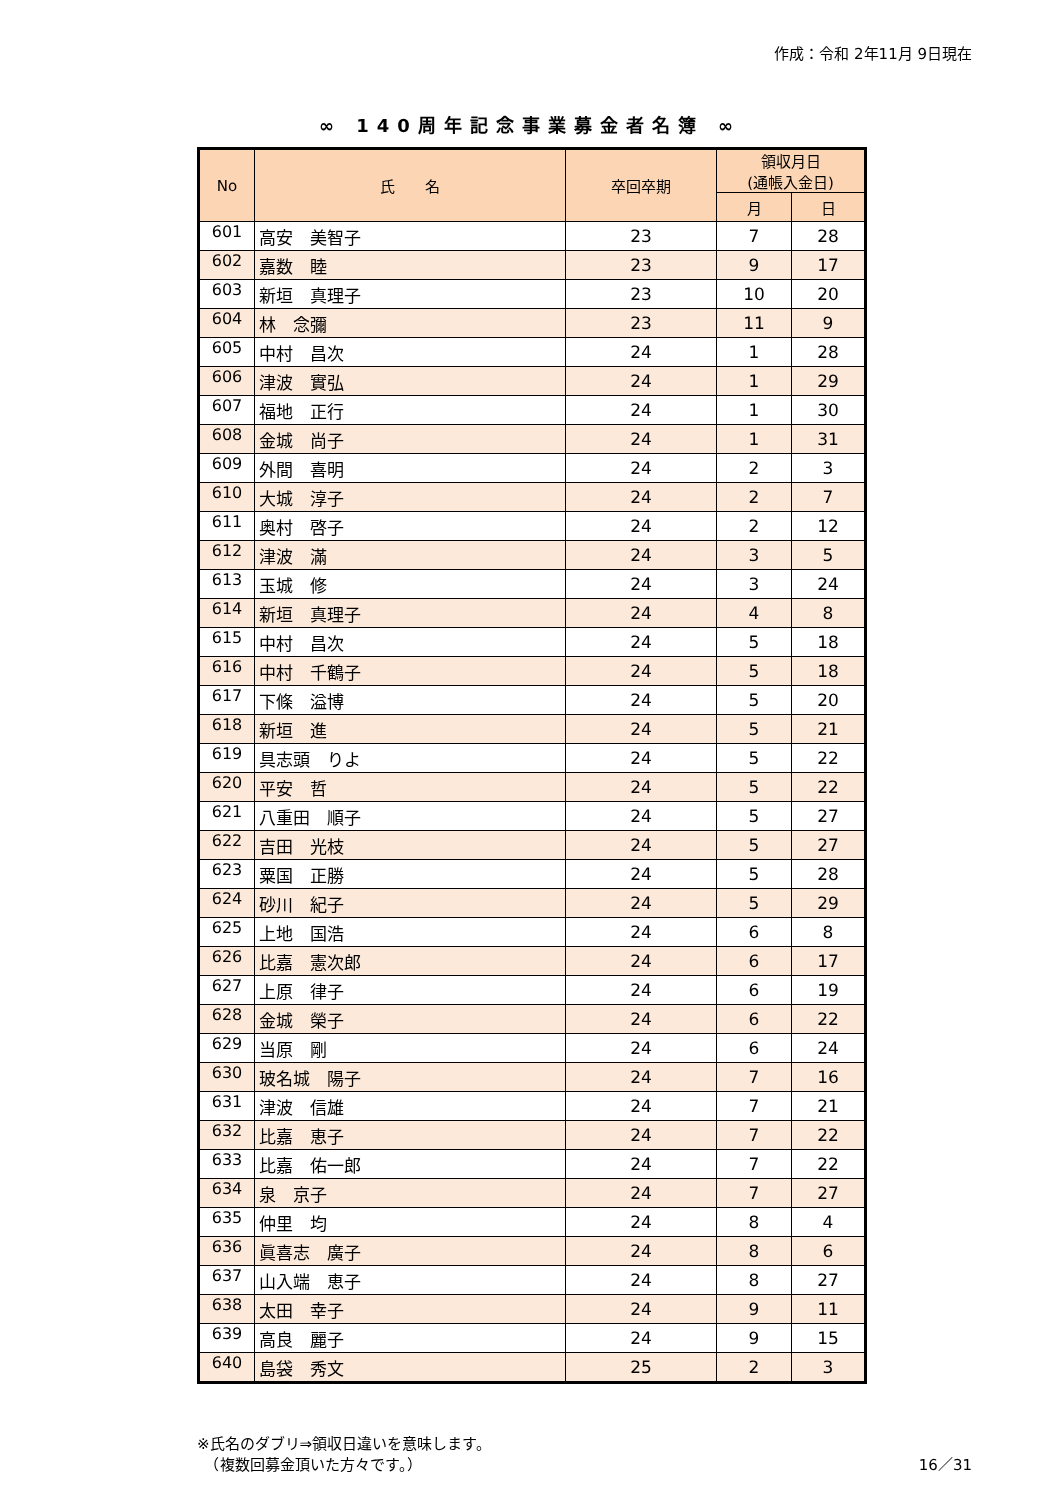作成：令和 2年11月 9日現在
∞ 140周年記念事業募金者名簿 ∞
| No | 氏 名 | 卒回卒期 | 領収月日 (通帳入金日) | |
| --- | --- | --- | --- | --- |
| | | | 月 | 日 |
| 601 | 高安 美智子 | 23 | 7 | 28 |
| 602 | 嘉数 睦 | 23 | 9 | 17 |
| 603 | 新垣 真理子 | 23 | 10 | 20 |
| 604 | 林 念彌 | 23 | 11 | 9 |
| 605 | 中村 昌次 | 24 | 1 | 28 |
| 606 | 津波 實弘 | 24 | 1 | 29 |
| 607 | 福地 正行 | 24 | 1 | 30 |
| 608 | 金城 尚子 | 24 | 1 | 31 |
| 609 | 外間 喜明 | 24 | 2 | 3 |
| 610 | 大城 淳子 | 24 | 2 | 7 |
| 611 | 奥村 啓子 | 24 | 2 | 12 |
| 612 | 津波 滿 | 24 | 3 | 5 |
| 613 | 玉城 修 | 24 | 3 | 24 |
| 614 | 新垣 真理子 | 24 | 4 | 8 |
| 615 | 中村 昌次 | 24 | 5 | 18 |
| 616 | 中村 千鶴子 | 24 | 5 | 18 |
| 617 | 下條 溢博 | 24 | 5 | 20 |
| 618 | 新垣 進 | 24 | 5 | 21 |
| 619 | 具志頭 りよ | 24 | 5 | 22 |
| 620 | 平安 哲 | 24 | 5 | 22 |
| 621 | 八重田 順子 | 24 | 5 | 27 |
| 622 | 吉田 光枝 | 24 | 5 | 27 |
| 623 | 粟国 正勝 | 24 | 5 | 28 |
| 624 | 砂川 紀子 | 24 | 5 | 29 |
| 625 | 上地 国浩 | 24 | 6 | 8 |
| 626 | 比嘉 憲次郎 | 24 | 6 | 17 |
| 627 | 上原 律子 | 24 | 6 | 19 |
| 628 | 金城 榮子 | 24 | 6 | 22 |
| 629 | 当原 剛 | 24 | 6 | 24 |
| 630 | 玻名城 陽子 | 24 | 7 | 16 |
| 631 | 津波 信雄 | 24 | 7 | 21 |
| 632 | 比嘉 恵子 | 24 | 7 | 22 |
| 633 | 比嘉 佑一郎 | 24 | 7 | 22 |
| 634 | 泉 京子 | 24 | 7 | 27 |
| 635 | 仲里 均 | 24 | 8 | 4 |
| 636 | 眞喜志 廣子 | 24 | 8 | 6 |
| 637 | 山入端 恵子 | 24 | 8 | 27 |
| 638 | 太田 幸子 | 24 | 9 | 11 |
| 639 | 高良 麗子 | 24 | 9 | 15 |
| 640 | 島袋 秀文 | 25 | 2 | 3 |
※氏名のダブリ⇒領収日違いを意味します。
　（複数回募金頂いた方々です。）
16／31